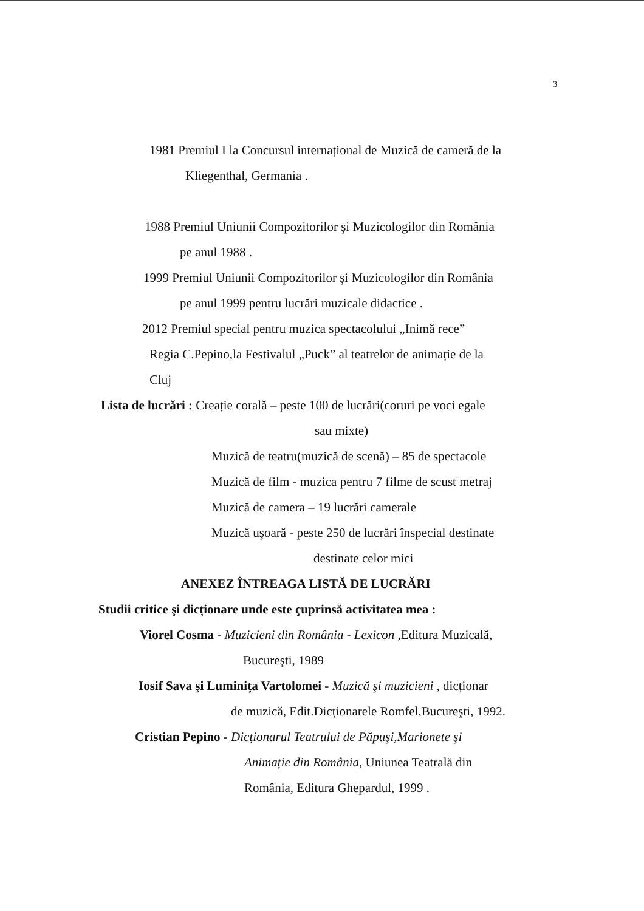3
1981 Premiul I la Concursul internațional de Muzică de cameră de la
Kliegenthal, Germania .
1988 Premiul Uniunii Compozitorilor şi Muzicologilor din România
pe anul 1988 .
1999 Premiul Uniunii Compozitorilor şi Muzicologilor din România
pe anul 1999 pentru lucrări muzicale didactice .
2012 Premiul special pentru muzica spectacolului „Inimă rece”
Regia C.Pepino,la Festivalul „Puck” al teatrelor de animație de la
Cluj
Lista de lucrări : Creație corală – peste 100 de lucrări(coruri pe voci egale
sau mixte)
Muzică de teatru(muzică de scenă) – 85 de spectacole
Muzică de film - muzica pentru 7 filme de scust metraj
Muzică de camera – 19 lucrări camerale
Muzică uşoară - peste 250 de lucrări înspecial destinate
destinate celor mici
ANEXEZ ÎNTREAGA LISTĂ DE LUCRĂRI
Studii critice şi dicționare unde este çuprinsă activitatea mea :
Viorel Cosma - Muzicieni din România - Lexicon ,Editura Muzicală,
Bucureşti, 1989
Iosif Sava şi Luminița Vartolomei - Muzică şi muzicieni , dicționar
de muzică, Edit.Dicționarele Romfel,Bucureşti, 1992.
Cristian Pepino - Dicționarul Teatrului de Păpuşi,Marionete şi
Animație din România, Uniunea Teatrală din
România, Editura Ghepardul, 1999 .